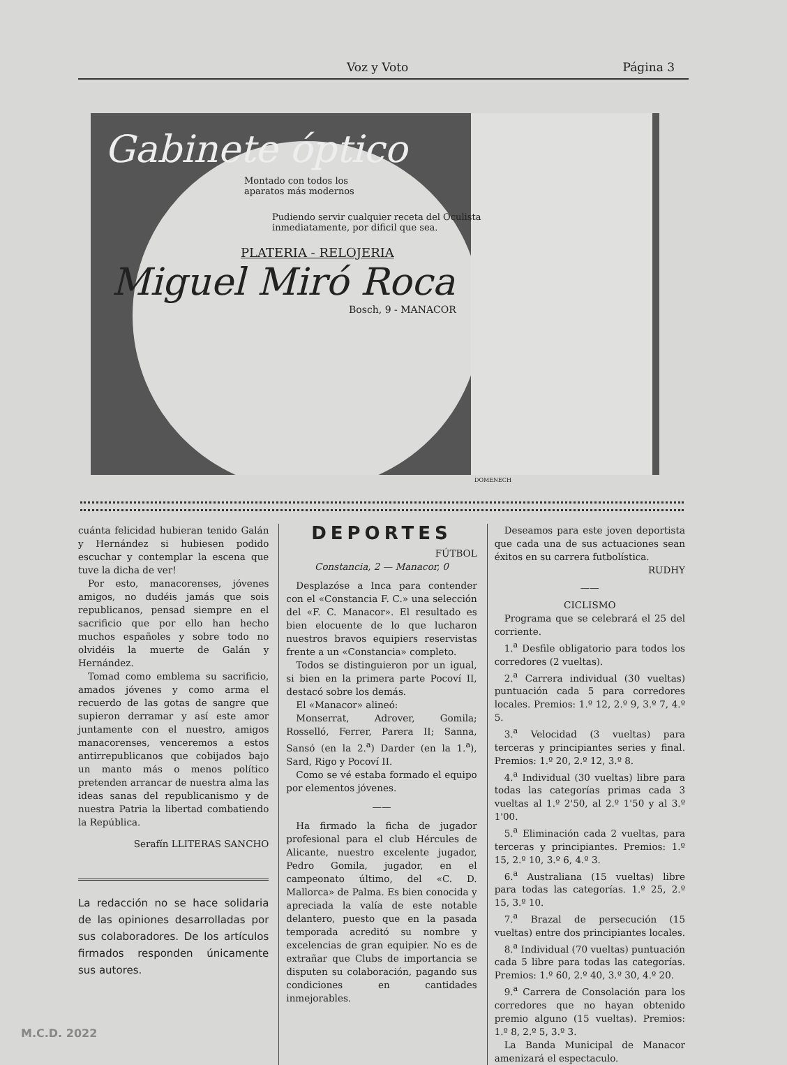Voz y Voto Página 3
Gabinete óptico
Montado con todos los
aparatos más modernos
Pudiendo servir cualquier receta del Oculista
inmediatamente, por dificil que sea.
PLATERIA - RELOJERIA
Miguel Miró Roca
Bosch, 9 - MANACOR
DOMENECH
cuánta felicidad hubieran tenido Galán y Hernández si hubiesen podido escuchar y contemplar la escena que tuve la dicha de ver!
Por esto, manacorenses, jóvenes amigos, no dudéis jamás que sois republicanos, pensad siempre en el sacrificio que por ello han hecho muchos españoles y sobre todo no olvidéis la muerte de Galán y Hernández.
Tomad como emblema su sacrificio, amados jóvenes y como arma el recuerdo de las gotas de sangre que supieron derramar y así este amor juntamente con el nuestro, amigos manacorenses, venceremos a estos antirrepublicanos que cobijados bajo un manto más o menos político pretenden arrancar de nuestra alma las ideas sanas del republicanismo y de nuestra Patria la libertad combatiendo la República.
Serafín LLITERAS SANCHO
La redacción no se hace solidaria de las opiniones desarrolladas por sus colaboradores. De los artículos firmados responden únicamente sus autores.
DEPORTES
FÚTBOL
Constancia, 2 — Manacor, 0
Desplazóse a Inca para contender con el «Constancia F. C.» una selección del «F. C. Manacor». El resultado es bien elocuente de lo que lucharon nuestros bravos equipiers reservistas frente a un «Constancia» completo.
Todos se distinguieron por un igual, si bien en la primera parte Pocoví II, destacó sobre los demás.
El «Manacor» alineó:
Monserrat, Adrover, Gomila; Rosselló, Ferrer, Parera II; Sanna, Sansó (en la 2.<sup>a</sup>) Darder (en la 1.<sup>a</sup>), Sard, Rigo y Pocoví II.
Como se vé estaba formado el equipo por elementos jóvenes.
——
Ha firmado la ficha de jugador profesional para el club Hércules de Alicante, nuestro excelente jugador, Pedro Gomila, jugador, en el campeonato último, del «C. D. Mallorca» de Palma. Es bien conocida y apreciada la valía de este notable delantero, puesto que en la pasada temporada acreditó su nombre y excelencias de gran equipier. No es de extrañar que Clubs de importancia se disputen su colaboración, pagando sus condiciones en cantidades inmejorables.
Deseamos para este joven deportista que cada una de sus actuaciones sean éxitos en su carrera futbolística.
RUDHY
——
CICLISMO
Programa que se celebrará el 25 del corriente.
1.<sup>a</sup> Desfile obligatorio para todos los corredores (2 vueltas).
2.<sup>a</sup> Carrera individual (30 vueltas) puntuación cada 5 para corredores locales. Premios: 1.º 12, 2.º 9, 3.º 7, 4.º 5.
3.<sup>a</sup> Velocidad (3 vueltas) para terceras y principiantes series y final. Premios: 1.º 20, 2.º 12, 3.º 8.
4.<sup>a</sup> Individual (30 vueltas) libre para todas las categorías primas cada 3 vueltas al 1.º 2'50, al 2.º 1'50 y al 3.º 1'00.
5.<sup>a</sup> Eliminación cada 2 vueltas, para terceras y principiantes. Premios: 1.º 15, 2.º 10, 3.º 6, 4.º 3.
6.<sup>a</sup> Australiana (15 vueltas) libre para todas las categorías. 1.º 25, 2.º 15, 3.º 10.
7.<sup>a</sup> Brazal de persecución (15 vueltas) entre dos principiantes locales.
8.<sup>a</sup> Individual (70 vueltas) puntuación cada 5 libre para todas las categorías. Premios: 1.º 60, 2.º 40, 3.º 30, 4.º 20.
9.<sup>a</sup> Carrera de Consolación para los corredores que no hayan obtenido premio alguno (15 vueltas). Premios: 1.º 8, 2.º 5, 3.º 3.
La Banda Municipal de Manacor amenizará el espectaculo.
M.C.D. 2022